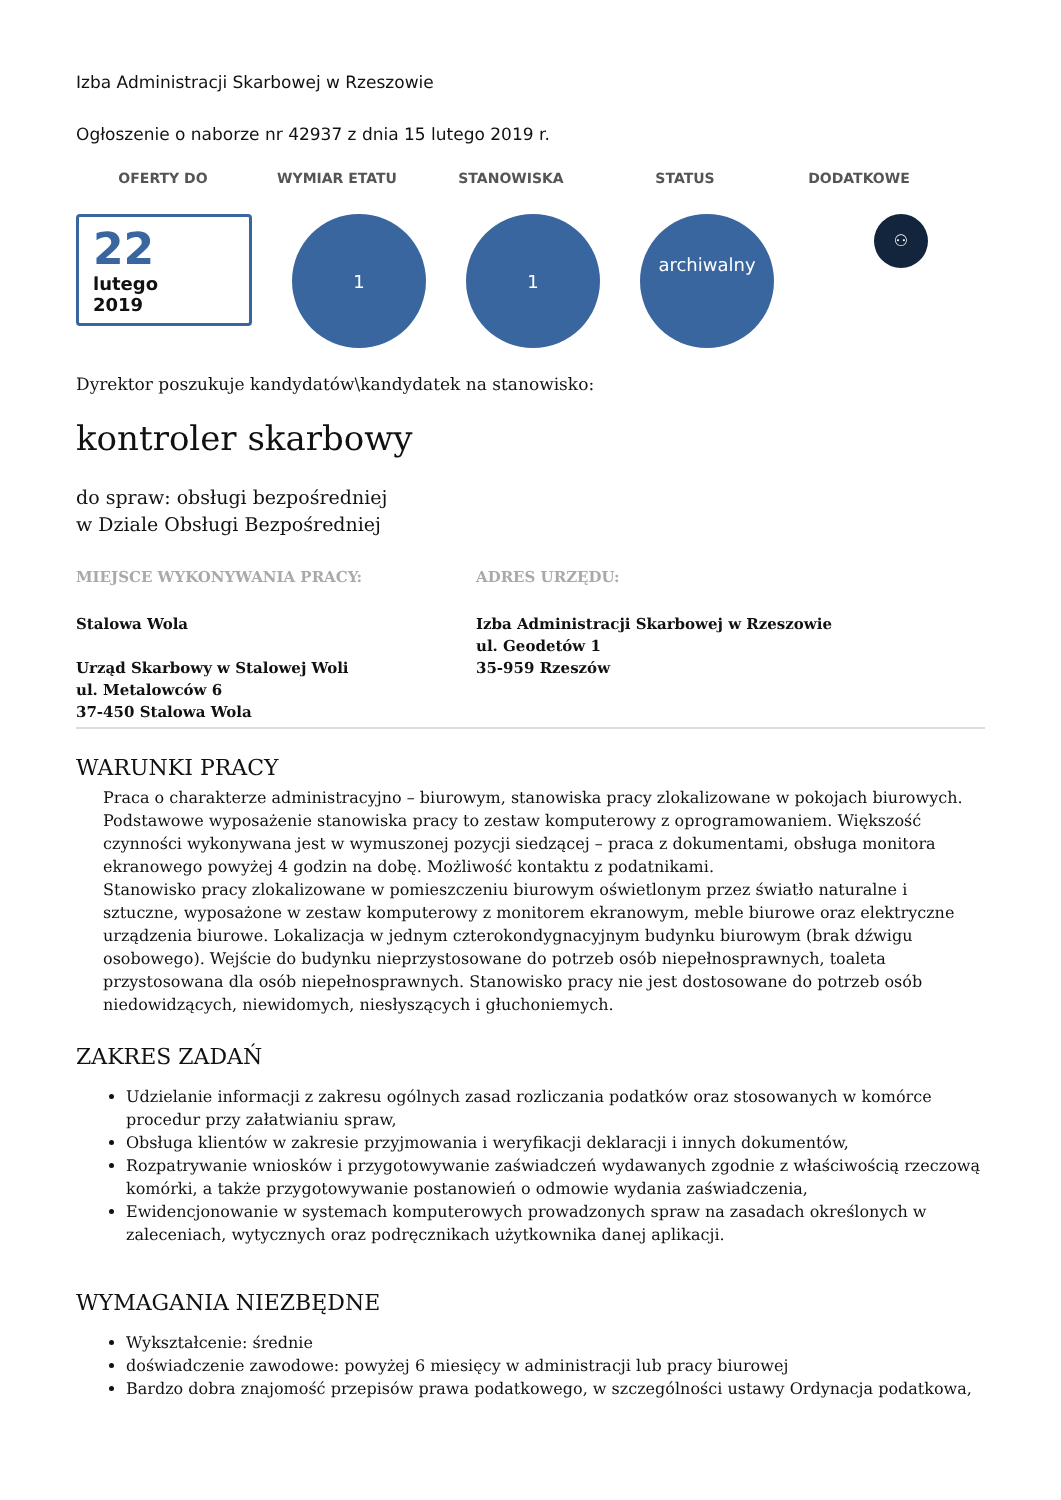Izba Administracji Skarbowej w Rzeszowie
Ogłoszenie o naborze nr 42937 z dnia 15 lutego 2019 r.
OFERTY DO WYMIAR ETATU STANOWISKA STATUS DODATKOWE
22
lutego
2019
1 1
archiwalny
⚇
Dyrektor poszukuje kandydatów\kandydatek na stanowisko:
kontroler skarbowy
do spraw: obsługi bezpośredniej
w Dziale Obsługi Bezpośredniej
MIEJSCE WYKONYWANIA PRACY:
Stalowa Wola
Urząd Skarbowy w Stalowej Woli
ul. Metalowców 6
37-450 Stalowa Wola
ADRES URZĘDU:
Izba Administracji Skarbowej w Rzeszowie
ul. Geodetów 1
35-959 Rzeszów
WARUNKI PRACY
Praca o charakterze administracyjno – biurowym, stanowiska pracy zlokalizowane w pokojach biurowych. Podstawowe wyposażenie stanowiska pracy to zestaw komputerowy z oprogramowaniem. Większość czynności wykonywana jest w wymuszonej pozycji siedzącej – praca z dokumentami, obsługa monitora ekranowego powyżej 4 godzin na dobę. Możliwość kontaktu z podatnikami.
Stanowisko pracy zlokalizowane w pomieszczeniu biurowym oświetlonym przez światło naturalne i sztuczne, wyposażone w zestaw komputerowy z monitorem ekranowym, meble biurowe oraz elektryczne urządzenia biurowe. Lokalizacja w jednym czterokondygnacyjnym budynku biurowym (brak dźwigu osobowego). Wejście do budynku nieprzystosowane do potrzeb osób niepełnosprawnych, toaleta przystosowana dla osób niepełnosprawnych. Stanowisko pracy nie jest dostosowane do potrzeb osób niedowidzących, niewidomych, niesłyszących i głuchoniemych.
ZAKRES ZADAŃ
Udzielanie informacji z zakresu ogólnych zasad rozliczania podatków oraz stosowanych w komórce procedur przy załatwianiu spraw,
Obsługa klientów w zakresie przyjmowania i weryfikacji deklaracji i innych dokumentów,
Rozpatrywanie wniosków i przygotowywanie zaświadczeń wydawanych zgodnie z właściwością rzeczową komórki, a także przygotowywanie postanowień o odmowie wydania zaświadczenia,
Ewidencjonowanie w systemach komputerowych prowadzonych spraw na zasadach określonych w zaleceniach, wytycznych oraz podręcznikach użytkownika danej aplikacji.
WYMAGANIA NIEZBĘDNE
Wykształcenie: średnie
doświadczenie zawodowe: powyżej 6 miesięcy w administracji lub pracy biurowej
Bardzo dobra znajomość przepisów prawa podatkowego, w szczególności ustawy Ordynacja podatkowa,